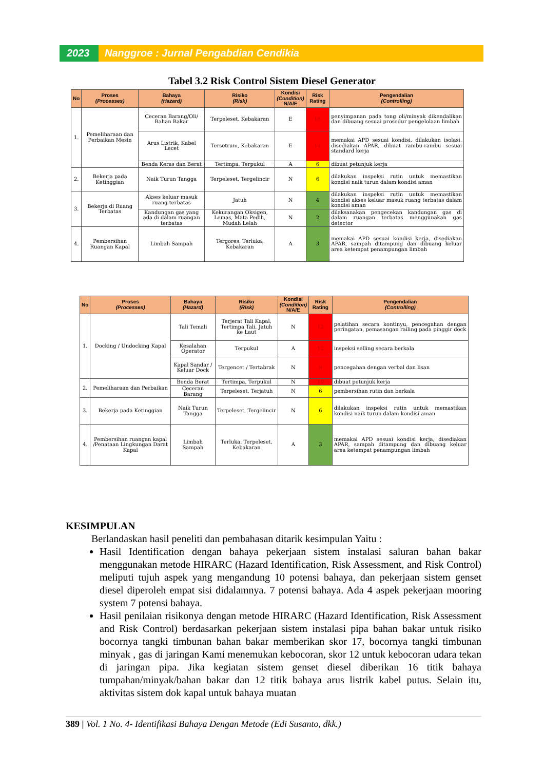2023 Nanggroe : Jurnal Pengabdian Cendikia
Tabel 3.2 Risk Control Sistem Diesel Generator
| No | Proses (Processes) | Bahaya (Hazard) | Risiko (Risk) | Kondisi (Condition) N/A/E | Risk Rating | Pengendalian (Controlling) |
| --- | --- | --- | --- | --- | --- | --- |
| 1. | Pemeliharaan dan Perbaikan Mesin | Ceceran Barang/Oli/ Bahan Bakar | Terpeleset, Kebakaran | E | 16 | penyimpanan pada tong oli/minyak dikendalikan dan dibuang sesuai prosedur pengelolaan limbah |
| | | Arus Listrik, Kabel Lecet | Tersetrum, Kebakaran | E | 12 | memakai APD sesuai kondisi, dilakukan isolasi, disediakan APAR, dibuat rambu-rambu sesuai standard kerja |
| | | Benda Keras dan Berat | Tertimpa, Terpukul | A | 6 | dibuat petunjuk kerja |
| 2. | Bekerja pada Ketinggian | Naik Turun Tangga | Terpeleset, Tergelincir | N | 6 | dilakukan inspeksi rutin untuk memastikan kondisi naik turun dalam kondisi aman |
| 3. | Bekerja di Ruang Terbatas | Akses keluar masuk ruang terbatas | Jatuh | N | 4 | dilakukan inspeksi rutin untuk memastikan kondisi akses keluar masuk ruang terbatas dalam kondisi aman |
| | | Kandungan gas yang ada di dalam ruangan terbatas | Kekurangan Oksigen, Lemas, Mata Pedih, Mudah Lelah | N | 2 | dilaksanakan pengecekan kandungan gas di dalam ruangan terbatas menggunakan gas detector |
| 4. | Pembersihan Ruangan Kapal | Limbah Sampah | Tergores, Terluka, Kebakaran | A | 3 | memakai APD sesuai kondisi kerja, disediakan APAR, sampah ditampung dan dibuang keluar area ketempat penampungan limbah |
| No | Proses (Processes) | Bahaya (Hazard) | Risiko (Risk) | Kondisi (Condition) N/A/E | Risk Rating | Pengendalian (Controlling) |
| --- | --- | --- | --- | --- | --- | --- |
| 1. | Docking / Undocking Kapal | Tali Temali | Terjerat Tali Kapal, Tertimpa Tali, Jatuh ke Laut | N | 12 | pelatihan secara kontinyu, pencegahan dengan peringatan, pemasangan railing pada pinggir dock |
| | | Kesalahan Operator | Terpukul | A | 12 | inspeksi selling secara berkala |
| | | Kapal Sandar / Keluar Dock | Tergencet / Tertabrak | N | 9 | pencegahan dengan verbal dan lisan |
| 2. | Pemeliharaan dan Perbaikan | Benda Berat | Tertimpa, Terpukul | N | 10 | dibuat petunjuk kerja |
| | | Ceceran Barang | Terpeleset, Terjatuh | N | 6 | pembersihan rutin dan berkala |
| 3. | Bekerja pada Ketinggian | Naik Turun Tangga | Terpeleset, Tergelincir | N | 6 | dilakukan inspeksi rutin untuk memastikan kondisi naik turun dalam kondisi aman |
| 4. | Pembersihan ruangan kapal /Penataan Lingkungan Darat Kapal | Limbah Sampah | Terluka, Terpeleset, Kebakaran | A | 3 | memakai APD sesuai kondisi kerja, disediakan APAR, sampah ditampung dan dibuang keluar area ketempat penampungan limbah |
KESIMPULAN
Berlandaskan hasil peneliti dan pembahasan ditarik kesimpulan Yaitu :
Hasil Identification dengan bahaya pekerjaan sistem instalasi saluran bahan bakar menggunakan metode HIRARC (Hazard Identification, Risk Assessment, and Risk Control) meliputi tujuh aspek yang mengandung 10 potensi bahaya, dan pekerjaan sistem genset diesel diperoleh empat sisi didalamnya. 7 potensi bahaya. Ada 4 aspek pekerjaan mooring system 7 potensi bahaya.
Hasil penilaian risikonya dengan metode HIRARC (Hazard Identification, Risk Assessment and Risk Control) berdasarkan pekerjaan sistem instalasi pipa bahan bakar untuk risiko bocornya tangki timbunan bahan bakar memberikan skor 17, bocornya tangki timbunan minyak , gas di jaringan Kami menemukan kebocoran, skor 12 untuk kebocoran udara tekan di jaringan pipa. Jika kegiatan sistem genset diesel diberikan 16 titik bahaya tumpahan/minyak/bahan bakar dan 12 titik bahaya arus listrik kabel putus. Selain itu, aktivitas sistem dok kapal untuk bahaya muatan
389 | Vol. 1 No. 4- Identifikasi Bahaya Dengan Metode (Edi Susanto, dkk.)